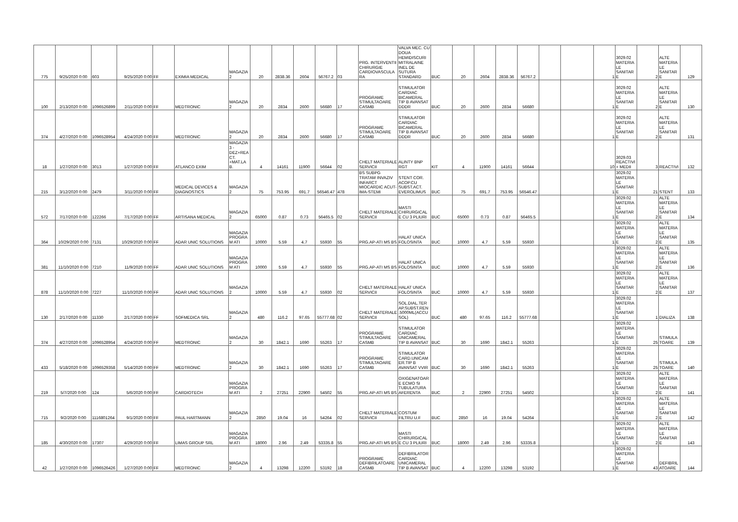| 775 | 9/25/2020 0:00 | 603 | 9/25/2020 0:00 | FF | EXIMIA MEDICAL | MAGAZIA 2 | 20 | 2838.36 | 2604 | 56767.2 | 03 | PRG. INTERVENTII CHIRURGIE CARDIOVASCULA RA | VALVA MEC. CU DOUA HEMIDISCURI MITRALAINE INEL DE SUTURA STANDARD | BUC | 20 | 2604 | 2838.36 | 56767.2 | | | 1 | 3029.02 MATERIA LE SANITAR E | 2 | ALTE MATERIA LE SANITAR E | 129 |
| 100 | 2/13/2020 0:00 | 1096526899 | 2/11/2020 0:00 | FF | MEDTRONIC | MAGAZIA 2 | 20 | 2834 | 2600 | 56680 | 17 | PROGRAME STIMULTAOARE CASMB | STIMULATOR CARDIAC BICAMERAL TIP B AVANSAT DDDR | BUC | 20 | 2600 | 2834 | 56680 | | | 1 | 3029.02 MATERIA LE SANITAR E | 2 | ALTE MATERIA LE SANITAR E | 130 |
| 374 | 4/27/2020 0:00 | 1096528954 | 4/24/2020 0:00 | FF | MEDTRONIC | MAGAZIA 2 | 20 | 2834 | 2600 | 56680 | 17 | PROGRAME STIMULTAOARE CASMB | STIMULATOR CARDIAC BICAMERAL TIP B AVANSAT DDDR | BUC | 20 | 2600 | 2834 | 56680 | | | 1 | 3029.02 MATERIA LE SANITAR E | 2 | ALTE MATERIA LE SANITAR E | 131 |
| 18 | 1/27/2020 0:00 | 3013 | 1/27/2020 0:00 | FF | ATLANCO EXIM | MAGAZIA 3 - DEZ+REA CT. +MAT.LA B. | 4 | 14161 | 11900 | 56644 | 02 | CHELT MATERIALE SERVICII | ALINTY BNP RGT | KIT | 4 | 11900 | 14161 | 56644 | | | 10 | 3029.03 REACTIVI + MEDII | 3 | REACTIVI | 132 |
| 215 | 3/12/2020 0:00 | 2479 | 3/11/2020 0:00 | FF | MEDICAL DEVICES & DIAGNOSTICS | MAGAZIA 2 | 75 | 753.95 | 691.7 | 56546.47 | 478 | BS SUBPG TRATAM INVAZIV INFARCT MIOCARDIC ACUT-IMA-STEMI | STENT COR. ACOP.CU SUBST.ACT. EVEROLIMUS | BUC | 75 | 691.7 | 753.95 | 56546.47 | | | 1 | 3029.02 MATERIA LE SANITAR E | 21 | STENT | 133 |
| 572 | 7/17/2020 0:00 | 122266 | 7/17/2020 0:00 | FF | ARTISANA MEDICAL | MAGAZIA 2 | 65000 | 0.87 | 0.73 | 56465.5 | 02 | CHELT MATERIALE SERVICII | MASTI CHIRURGICAL E CU 3 PLIURI | BUC | 65000 | 0.73 | 0.87 | 56465.5 | | | 1 | 3029.02 MATERIA LE SANITAR E | 2 | ALTE MATERIA LE SANITAR E | 134 |
| 364 | 10/29/2020 0:00 | 7131 | 10/29/2020 0:00 | FF | ADAR UNIC SOLUTIONS | MAGAZIA PROGRA M ATI | 10000 | 5.59 | 4.7 | 55930 | 55 | PRG.AP-ATI MS BS | HALAT UNICA FOLOSINTA | BUC | 10000 | 4.7 | 5.59 | 55930 | | | 1 | 3029.02 MATERIA LE SANITAR E | 2 | ALTE MATERIA LE SANITAR E | 135 |
| 381 | 11/10/2020 0:00 | 7210 | 11/9/2020 0:00 | FF | ADAR UNIC SOLUTIONS | MAGAZIA PROGRA M ATI | 10000 | 5.59 | 4.7 | 55930 | 55 | PRG.AP-ATI MS BS | HALAT UNICA FOLOSINTA | BUC | 10000 | 4.7 | 5.59 | 55930 | | | 1 | 3029.02 MATERIA LE SANITAR E | 2 | ALTE MATERIA LE SANITAR E | 136 |
| 878 | 11/10/2020 0:00 | 7227 | 11/10/2020 0:00 | FF | ADAR UNIC SOLUTIONS | MAGAZIA 2 | 10000 | 5.59 | 4.7 | 55930 | 02 | CHELT MATERIALE SERVICII | HALAT UNICA FOLOSINTA | BUC | 10000 | 4.7 | 5.59 | 55930 | | | 1 | 3029.02 MATERIA LE SANITAR E | 2 | ALTE MATERIA LE SANITAR E | 137 |
| 130 | 2/17/2020 0:00 | 11330 | 2/17/2020 0:00 | FF | SOFMEDICA SRL | MAGAZIA 2 | 480 | 116.2 | 97.65 | 55777.68 | 02 | CHELT MATERIALE SERVICII | SOL.DIAL.TER AP.SUBST.REN .5000ML(ACCU SOL) | BUC | 480 | 97.65 | 116.2 | 55777.68 | | | 1 | 3029.02 MATERIA LE SANITAR E | 1 | DIALIZA | 138 |
| 374 | 4/27/2020 0:00 | 1096528954 | 4/24/2020 0:00 | FF | MEDTRONIC | MAGAZIA 2 | 30 | 1842.1 | 1690 | 55263 | 17 | PROGRAME STIMULTAOARE CASMB | STIMULATOR CARDIAC UNICAMERAL TIP B AVANSAT | BUC | 30 | 1690 | 1842.1 | 55263 | | | 1 | 3029.02 MATERIA LE SANITAR E | 25 | STIMULA TOARE | 139 |
| 433 | 5/18/2020 0:00 | 1096529358 | 5/14/2020 0:00 | FF | MEDTRONIC | MAGAZIA 2 | 30 | 1842.1 | 1690 | 55263 | 17 | PROGRAME STIMULTAOARE CASMB | STIMULATOR CARD.UNICAM ER.TIP B AVANSAT VVIR | BUC | 30 | 1690 | 1842.1 | 55263 | | | 1 | 3029.02 MATERIA LE SANITAR E | 25 | STIMULA TOARE | 140 |
| 219 | 5/7/2020 0:00 | 124 | 5/6/2020 0:00 | FF | CARDIOTECH | MAGAZIA PROGRA M ATI | 2 | 27251 | 22900 | 54502 | 55 | PRG.AP-ATI MS BS | OXIGENATOAR E ECMO SI TUBULATURA AFERENTA | BUC | 2 | 22900 | 27251 | 54502 | | | 1 | 3029.02 MATERIA LE SANITAR E | 2 | ALTE MATERIA LE SANITAR E | 141 |
| 715 | 9/2/2020 0:00 | 1116801264 | 9/1/2020 0:00 | FF | PAUL HARTMANN | MAGAZIA 2 | 2850 | 19.04 | 16 | 54264 | 02 | CHELT MATERIALE SERVICII | COSTUM FILTRU U.F | BUC | 2850 | 16 | 19.04 | 54264 | | | 1 | 3029.02 MATERIA LE SANITAR E | 2 | ALTE MATERIA LE SANITAR E | 142 |
| 185 | 4/30/2020 0:00 | 17307 | 4/29/2020 0:00 | FF | LIMAS GROUP SRL | MAGAZIA PROGRA M ATI | 18000 | 2.96 | 2.49 | 53335.8 | 55 | PRG.AP-ATI MS BS | MASTI CHIRURGICAL E CU 3 PLIURI | BUC | 18000 | 2.49 | 2.96 | 53335.8 | | | 1 | 3029.02 MATERIA LE SANITAR E | 2 | ALTE MATERIA LE SANITAR E | 143 |
| 42 | 1/27/2020 0:00 | 1096526426 | 1/27/2020 0:00 | FF | MEDTRONIC | MAGAZIA 2 | 4 | 13298 | 12200 | 53192 | 18 | PROGRAME DEFIBRILATOARE CASMB | DEFIBRILATOR CARDIAC UNICAMERAL TIP B AVANSAT | BUC | 4 | 12200 | 13298 | 53192 | | | 1 | 3029.02 MATERIA LE SANITAR E | 43 | DEFIBRIL ATOARE | 144 |